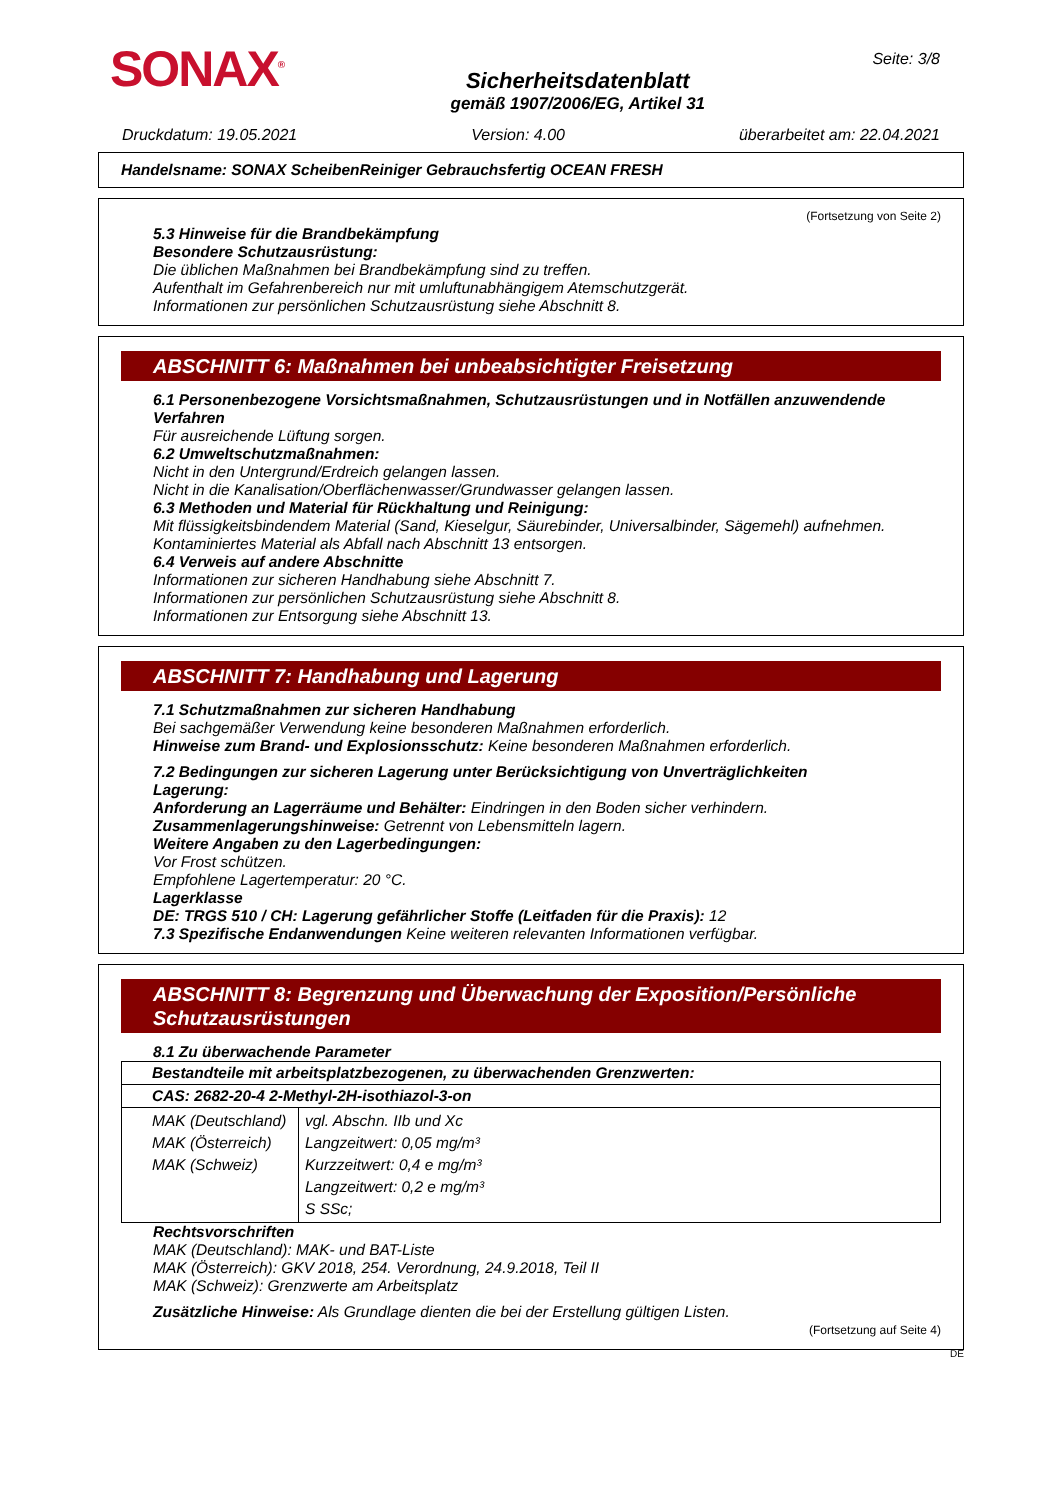SONAX<sup>®</sup>
Sicherheitsdatenblatt
gemäß 1907/2006/EG, Artikel 31
Seite: 3/8
Druckdatum: 19.05.2021 Version: 4.00 überarbeitet am: 22.04.2021
Handelsname: SONAX ScheibenReiniger Gebrauchsfertig OCEAN FRESH
(Fortsetzung von Seite 2)
5.3 Hinweise für die Brandbekämpfung
Besondere Schutzausrüstung:
Die üblichen Maßnahmen bei Brandbekämpfung sind zu treffen.
Aufenthalt im Gefahrenbereich nur mit umluftunabhängigem Atemschutzgerät.
Informationen zur persönlichen Schutzausrüstung siehe Abschnitt 8.
ABSCHNITT 6: Maßnahmen bei unbeabsichtigter Freisetzung
6.1 Personenbezogene Vorsichtsmaßnahmen, Schutzausrüstungen und in Notfällen anzuwendende Verfahren
Für ausreichende Lüftung sorgen.
6.2 Umweltschutzmaßnahmen:
Nicht in den Untergrund/Erdreich gelangen lassen.
Nicht in die Kanalisation/Oberflächenwasser/Grundwasser gelangen lassen.
6.3 Methoden und Material für Rückhaltung und Reinigung:
Mit flüssigkeitsbindendem Material (Sand, Kieselgur, Säurebinder, Universalbinder, Sägemehl) aufnehmen.
Kontaminiertes Material als Abfall nach Abschnitt 13 entsorgen.
6.4 Verweis auf andere Abschnitte
Informationen zur sicheren Handhabung siehe Abschnitt 7.
Informationen zur persönlichen Schutzausrüstung siehe Abschnitt 8.
Informationen zur Entsorgung siehe Abschnitt 13.
ABSCHNITT 7: Handhabung und Lagerung
7.1 Schutzmaßnahmen zur sicheren Handhabung
Bei sachgemäßer Verwendung keine besonderen Maßnahmen erforderlich.
Hinweise zum Brand- und Explosionsschutz: Keine besonderen Maßnahmen erforderlich.
7.2 Bedingungen zur sicheren Lagerung unter Berücksichtigung von Unverträglichkeiten
Lagerung:
Anforderung an Lagerräume und Behälter: Eindringen in den Boden sicher verhindern.
Zusammenlagerungshinweise: Getrennt von Lebensmitteln lagern.
Weitere Angaben zu den Lagerbedingungen:
Vor Frost schützen.
Empfohlene Lagertemperatur: 20 °C.
Lagerklasse
DE: TRGS 510 / CH: Lagerung gefährlicher Stoffe (Leitfaden für die Praxis): 12
7.3 Spezifische Endanwendungen Keine weiteren relevanten Informationen verfügbar.
ABSCHNITT 8: Begrenzung und Überwachung der Exposition/Persönliche Schutzausrüstungen
8.1 Zu überwachende Parameter
| Bestandteile mit arbeitsplatzbezogenen, zu überwachenden Grenzwerten: | |
| CAS: 2682-20-4 2-Methyl-2H-isothiazol-3-on | |
| MAK (Deutschland) MAK (Österreich) MAK (Schweiz) | vgl. Abschn. IIb und Xc Langzeitwert: 0,05 mg/m³ Kurzzeitwert: 0,4 e mg/m³ Langzeitwert: 0,2 e mg/m³ S SSc; |
Rechtsvorschriften
MAK (Deutschland): MAK- und BAT-Liste
MAK (Österreich): GKV 2018, 254. Verordnung, 24.9.2018, Teil II
MAK (Schweiz): Grenzwerte am Arbeitsplatz
Zusätzliche Hinweise: Als Grundlage dienten die bei der Erstellung gültigen Listen.
(Fortsetzung auf Seite 4)
DE